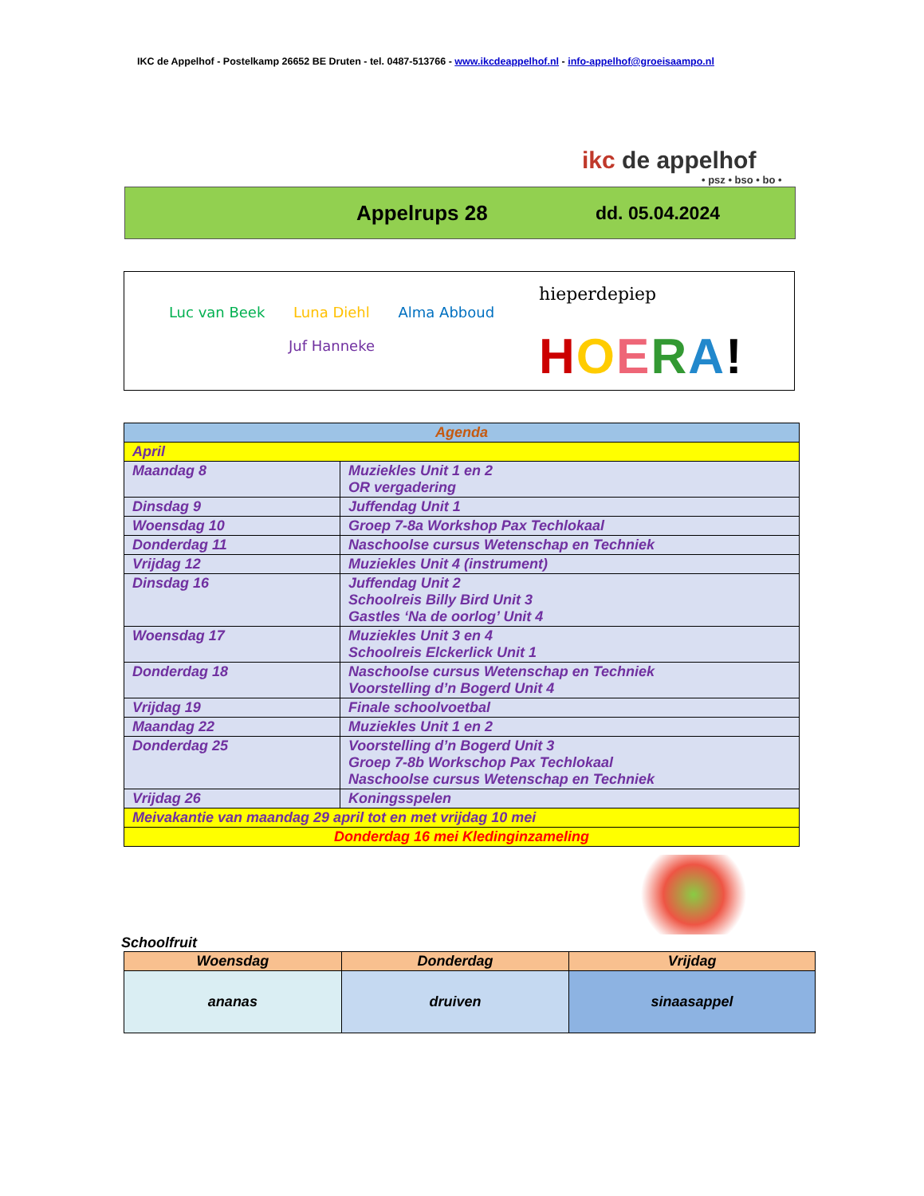IKC de Appelhof - Postelkamp 26652 BE Druten - tel. 0487-513766 - www.ikcdeappelhof.nl - info-appelhof@groeisaampo.nl
ikc de appelhof
• psz • bso • bo •
Appelrups 28 dd. 05.04.2024
Luc van Beek Luna Diehl Alma Abboud
Juf Hanneke
hieperdepiep
HOERA!
| Agenda | |
| April | |
| Maandag 8 | Muziekles Unit 1 en 2 OR vergadering |
| Dinsdag 9 | Juffendag Unit 1 |
| Woensdag 10 | Groep 7-8a Workshop Pax Techlokaal |
| Donderdag 11 | Naschoolse cursus Wetenschap en Techniek |
| Vrijdag 12 | Muziekles Unit 4 (instrument) |
| Dinsdag 16 | Juffendag Unit 2 Schoolreis Billy Bird Unit 3 Gastles ‘Na de oorlog’ Unit 4 |
| Woensdag 17 | Muziekles Unit 3 en 4 Schoolreis Elckerlick Unit 1 |
| Donderdag 18 | Naschoolse cursus Wetenschap en Techniek Voorstelling d’n Bogerd Unit 4 |
| Vrijdag 19 | Finale schoolvoetbal |
| Maandag 22 | Muziekles Unit 1 en 2 |
| Donderdag 25 | Voorstelling d’n Bogerd Unit 3 Groep 7-8b Workschop Pax Techlokaal Naschoolse cursus Wetenschap en Techniek |
| Vrijdag 26 | Koningsspelen |
| Meivakantie van maandag 29 april tot en met vrijdag 10 mei | |
| Donderdag 16 mei Kledinginzameling | |
Schoolfruit
| Woensdag | Donderdag | Vrijdag |
| --- | --- | --- |
| ananas | druiven | sinaasappel |